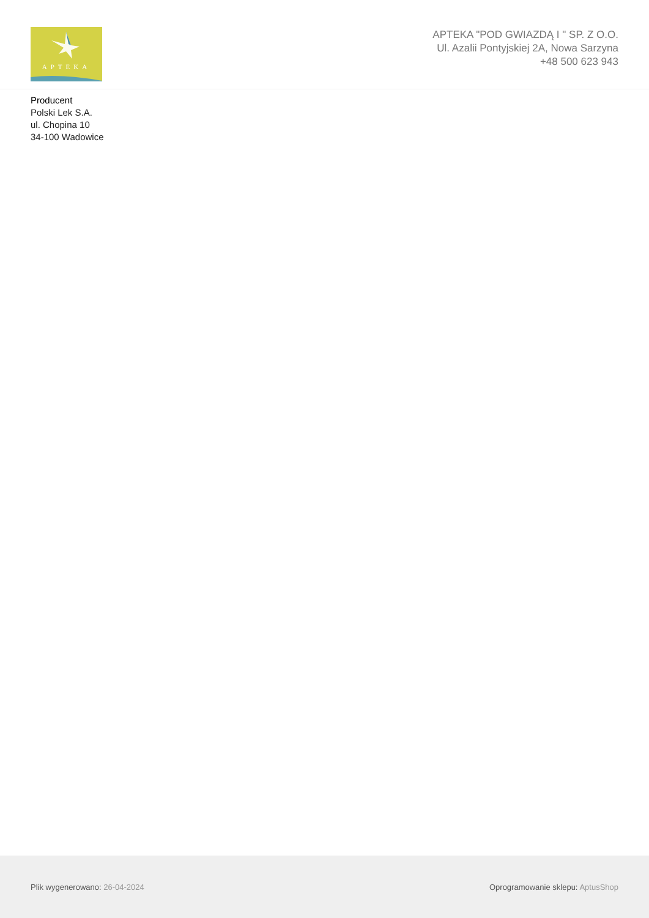APTEKA
APTEKA "POD GWIAZDĄ I " SP. Z O.O.
Ul. Azalii Pontyjskiej 2A, Nowa Sarzyna
+48 500 623 943
Producent
Polski Lek S.A.
ul. Chopina 10
34-100 Wadowice
Plik wygenerowano: 26-04-2024
Oprogramowanie sklepu: AptusShop